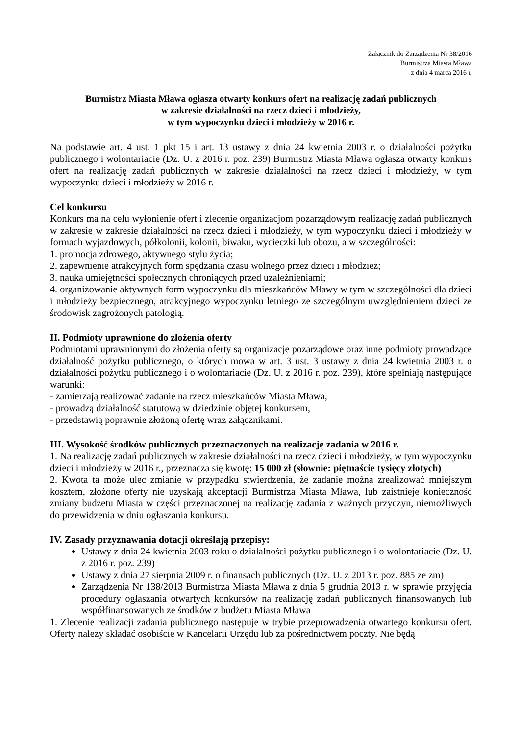Załącznik do Zarządzenia Nr 38/2016
Burmistrza Miasta Mława
z dnia 4 marca 2016 r.
Burmistrz Miasta Mława ogłasza otwarty konkurs ofert na realizację zadań publicznych
w zakresie działalności na rzecz dzieci i młodzieży,
w tym wypoczynku dzieci i młodzieży w 2016 r.
Na podstawie art. 4 ust. 1 pkt 15 i art. 13 ustawy z dnia 24 kwietnia 2003 r. o działalności pożytku publicznego i wolontariacie (Dz. U. z 2016 r. poz. 239) Burmistrz Miasta Mława ogłasza otwarty konkurs ofert na realizację zadań publicznych w zakresie działalności na rzecz dzieci i młodzieży, w tym wypoczynku dzieci i młodzieży w 2016 r.
Cel konkursu
Konkurs ma na celu wyłonienie ofert i zlecenie organizacjom pozarządowym realizację zadań publicznych w zakresie w zakresie działalności na rzecz dzieci i młodzieży, w tym wypoczynku dzieci i młodzieży w formach wyjazdowych, półkolonii, kolonii, biwaku, wycieczki lub obozu, a w szczególności:
1. promocja zdrowego, aktywnego stylu życia;
2. zapewnienie atrakcyjnych form spędzania czasu wolnego przez dzieci i młodzież;
3. nauka umiejętności społecznych chroniących przed uzależnieniami;
4. organizowanie aktywnych form wypoczynku dla mieszkańców Mławy w tym w szczególności dla dzieci i młodzieży bezpiecznego, atrakcyjnego wypoczynku letniego ze szczególnym uwzględnieniem dzieci ze środowisk zagrożonych patologią.
II. Podmioty uprawnione do złożenia oferty
Podmiotami uprawnionymi do złożenia oferty są organizacje pozarządowe oraz inne podmioty prowadzące działalność pożytku publicznego, o których mowa w art. 3 ust. 3 ustawy z dnia 24 kwietnia 2003 r. o działalności pożytku publicznego i o wolontariacie (Dz. U. z 2016 r. poz. 239), które spełniają następujące warunki:
- zamierzają realizować zadanie na rzecz mieszkańców Miasta Mława,
- prowadzą działalność statutową w dziedzinie objętej konkursem,
- przedstawią poprawnie złożoną ofertę wraz załącznikami.
III. Wysokość środków publicznych przeznaczonych na realizację zadania w 2016 r.
1. Na realizację zadań publicznych w zakresie działalności na rzecz dzieci i młodzieży, w tym wypoczynku dzieci i młodzieży w 2016 r., przeznacza się kwotę: 15 000 zł (słownie: piętnaście tysięcy złotych)
2. Kwota ta może ulec zmianie w przypadku stwierdzenia, że zadanie można zrealizować mniejszym kosztem, złożone oferty nie uzyskają akceptacji Burmistrza Miasta Mława, lub zaistnieje konieczność zmiany budżetu Miasta w części przeznaczonej na realizację zadania z ważnych przyczyn, niemożliwych do przewidzenia w dniu ogłaszania konkursu.
IV. Zasady przyznawania dotacji określają przepisy:
Ustawy z dnia 24 kwietnia 2003 roku o działalności pożytku publicznego i o wolontariacie (Dz. U. z 2016 r. poz. 239)
Ustawy z dnia 27 sierpnia 2009 r. o finansach publicznych (Dz. U. z 2013 r. poz. 885 ze zm)
Zarządzenia Nr 138/2013 Burmistrza Miasta Mława z dnia 5 grudnia 2013 r. w sprawie przyjęcia procedury ogłaszania otwartych konkursów na realizację zadań publicznych finansowanych lub współfinansowanych ze środków z budżetu Miasta Mława
1. Zlecenie realizacji zadania publicznego następuje w trybie przeprowadzenia otwartego konkursu ofert. Oferty należy składać osobiście w Kancelarii Urzędu lub za pośrednictwem poczty. Nie będą